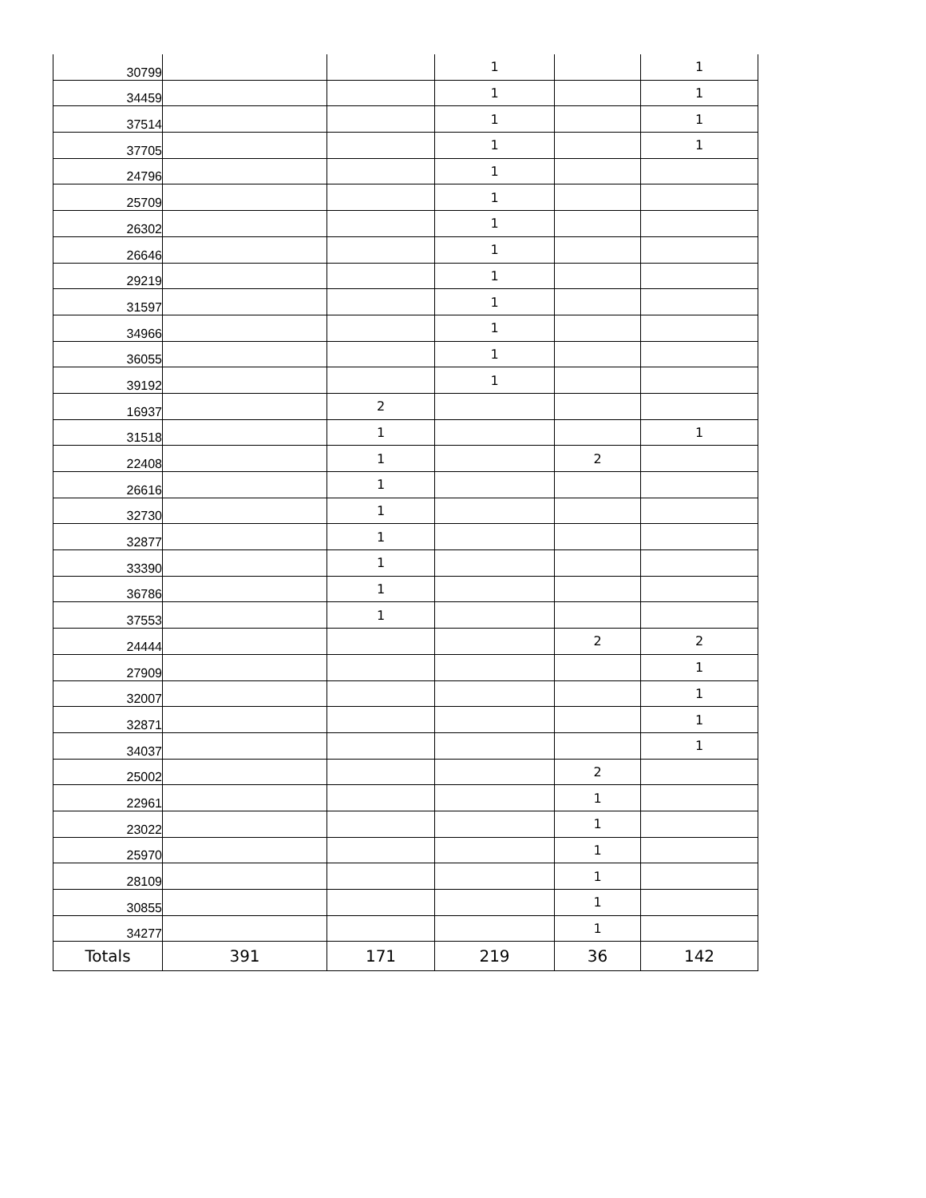| 30799 | | | 1 | | 1 |
| 34459 | | | 1 | | 1 |
| 37514 | | | 1 | | 1 |
| 37705 | | | 1 | | 1 |
| 24796 | | | 1 | | |
| 25709 | | | 1 | | |
| 26302 | | | 1 | | |
| 26646 | | | 1 | | |
| 29219 | | | 1 | | |
| 31597 | | | 1 | | |
| 34966 | | | 1 | | |
| 36055 | | | 1 | | |
| 39192 | | | 1 | | |
| 16937 | | 2 | | | |
| 31518 | | 1 | | | 1 |
| 22408 | | 1 | | 2 | |
| 26616 | | 1 | | | |
| 32730 | | 1 | | | |
| 32877 | | 1 | | | |
| 33390 | | 1 | | | |
| 36786 | | 1 | | | |
| 37553 | | 1 | | | |
| 24444 | | | | 2 | 2 |
| 27909 | | | | | 1 |
| 32007 | | | | | 1 |
| 32871 | | | | | 1 |
| 34037 | | | | | 1 |
| 25002 | | | | 2 | |
| 22961 | | | | 1 | |
| 23022 | | | | 1 | |
| 25970 | | | | 1 | |
| 28109 | | | | 1 | |
| 30855 | | | | 1 | |
| 34277 | | | | 1 | |
| Totals | 391 | 171 | 219 | 36 | 142 |